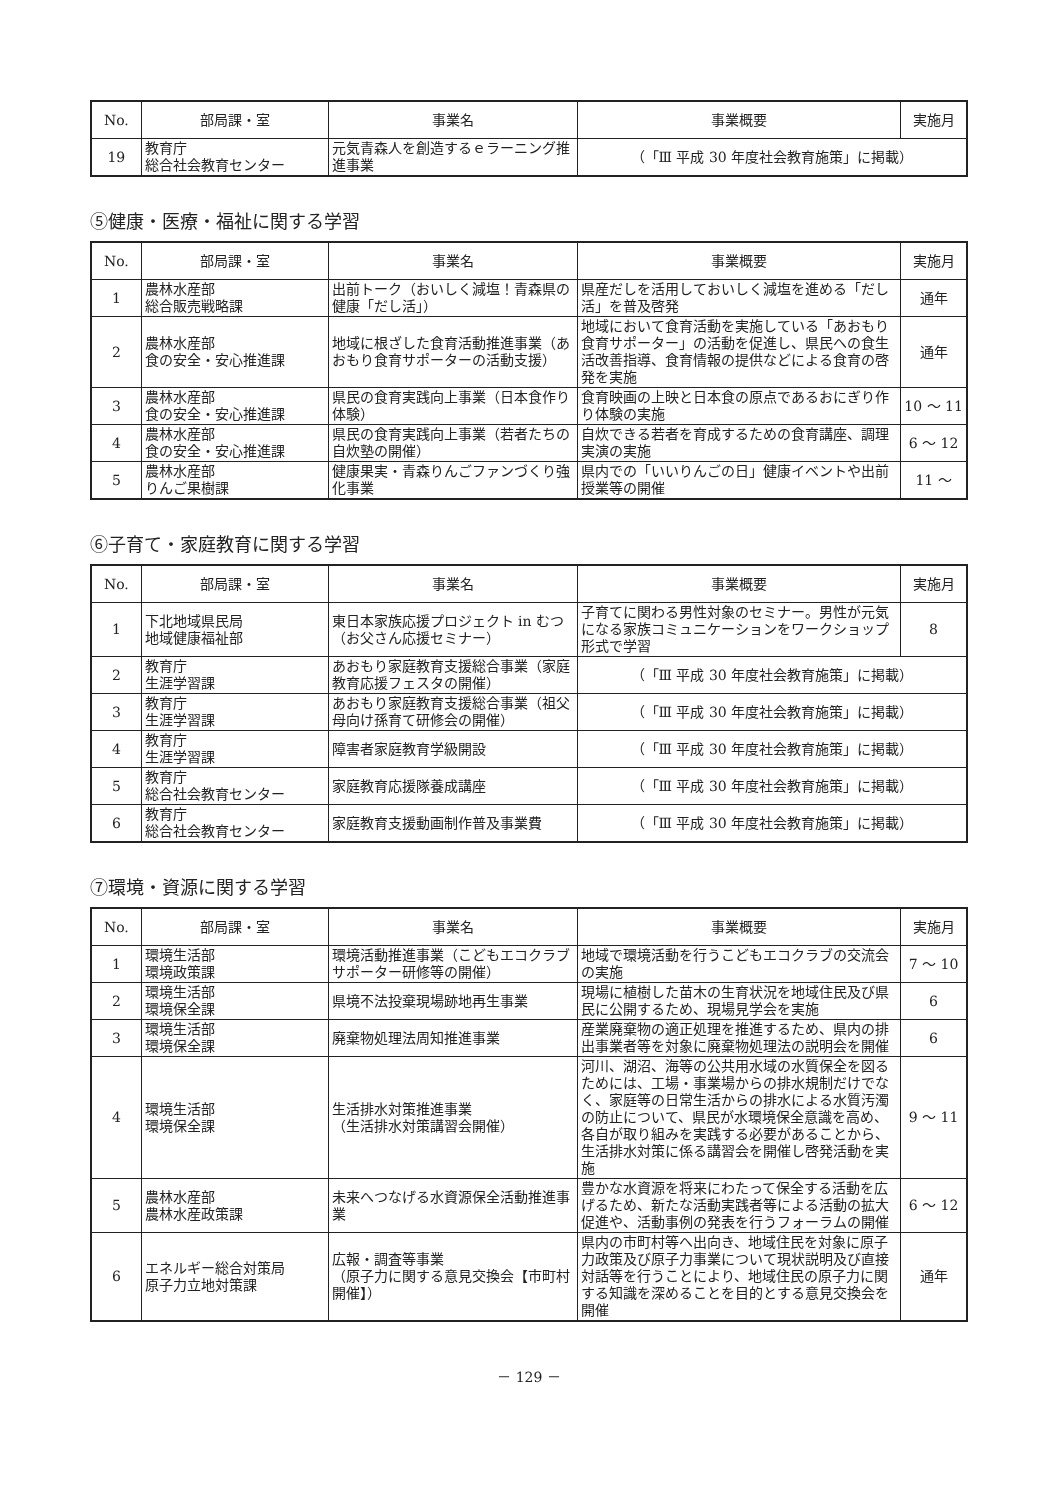| No. | 部局課・室 | 事業名 | 事業概要 | 実施月 |
| --- | --- | --- | --- | --- |
| 19 | 教育庁 総合社会教育センター | 元気青森人を創造するｅラーニング推進事業 | （「Ⅲ 平成 30 年度社会教育施策」に掲載） | |
⑤健康・医療・福祉に関する学習
| No. | 部局課・室 | 事業名 | 事業概要 | 実施月 |
| --- | --- | --- | --- | --- |
| 1 | 農林水産部 総合販売戦略課 | 出前トーク（おいしく減塩！青森県の健康「だし活」） | 県産だしを活用しておいしく減塩を進める「だし活」を普及啓発 | 通年 |
| 2 | 農林水産部 食の安全・安心推進課 | 地域に根ざした食育活動推進事業（あおもり食育サポーターの活動支援） | 地域において食育活動を実施している「あおもり食育サポーター」の活動を促進し、県民への食生活改善指導、食育情報の提供などによる食育の啓発を実施 | 通年 |
| 3 | 農林水産部 食の安全・安心推進課 | 県民の食育実践向上事業（日本食作り体験） | 食育映画の上映と日本食の原点であるおにぎり作り体験の実施 | 10 ～ 11 |
| 4 | 農林水産部 食の安全・安心推進課 | 県民の食育実践向上事業（若者たちの自炊塾の開催） | 自炊できる若者を育成するための食育講座、調理実演の実施 | 6 ～ 12 |
| 5 | 農林水産部 りんご果樹課 | 健康果実・青森りんごファンづくり強化事業 | 県内での「いいりんごの日」健康イベントや出前授業等の開催 | 11 ～ |
⑥子育て・家庭教育に関する学習
| No. | 部局課・室 | 事業名 | 事業概要 | 実施月 |
| --- | --- | --- | --- | --- |
| 1 | 下北地域県民局 地域健康福祉部 | 東日本家族応援プロジェクト in むつ（お父さん応援セミナー） | 子育てに関わる男性対象のセミナー。男性が元気になる家族コミュニケーションをワークショップ形式で学習 | 8 |
| 2 | 教育庁 生涯学習課 | あおもり家庭教育支援総合事業（家庭教育応援フェスタの開催） | （「Ⅲ 平成 30 年度社会教育施策」に掲載） | |
| 3 | 教育庁 生涯学習課 | あおもり家庭教育支援総合事業（祖父母向け孫育て研修会の開催） | （「Ⅲ 平成 30 年度社会教育施策」に掲載） | |
| 4 | 教育庁 生涯学習課 | 障害者家庭教育学級開設 | （「Ⅲ 平成 30 年度社会教育施策」に掲載） | |
| 5 | 教育庁 総合社会教育センター | 家庭教育応援隊養成講座 | （「Ⅲ 平成 30 年度社会教育施策」に掲載） | |
| 6 | 教育庁 総合社会教育センター | 家庭教育支援動画制作普及事業費 | （「Ⅲ 平成 30 年度社会教育施策」に掲載） | |
⑦環境・資源に関する学習
| No. | 部局課・室 | 事業名 | 事業概要 | 実施月 |
| --- | --- | --- | --- | --- |
| 1 | 環境生活部 環境政策課 | 環境活動推進事業（こどもエコクラブサポーター研修等の開催） | 地域で環境活動を行うこどもエコクラブの交流会の実施 | 7 ～ 10 |
| 2 | 環境生活部 環境保全課 | 県境不法投棄現場跡地再生事業 | 現場に植樹した苗木の生育状況を地域住民及び県民に公開するため、現場見学会を実施 | 6 |
| 3 | 環境生活部 環境保全課 | 廃棄物処理法周知推進事業 | 産業廃棄物の適正処理を推進するため、県内の排出事業者等を対象に廃棄物処理法の説明会を開催 | 6 |
| 4 | 環境生活部 環境保全課 | 生活排水対策推進事業 （生活排水対策講習会開催） | 河川、湖沼、海等の公共用水域の水質保全を図るためには、工場・事業場からの排水規制だけでなく、家庭等の日常生活からの排水による水質汚濁の防止について、県民が水環境保全意識を高め、各自が取り組みを実践する必要があることから、生活排水対策に係る講習会を開催し啓発活動を実施 | 9 ～ 11 |
| 5 | 農林水産部 農林水産政策課 | 未来へつなげる水資源保全活動推進事業 | 豊かな水資源を将来にわたって保全する活動を広げるため、新たな活動実践者等による活動の拡大促進や、活動事例の発表を行うフォーラムの開催 | 6 ～ 12 |
| 6 | エネルギー総合対策局 原子力立地対策課 | 広報・調査等事業 （原子力に関する意見交換会【市町村開催】） | 県内の市町村等へ出向き、地域住民を対象に原子力政策及び原子力事業について現状説明及び直接対話等を行うことにより、地域住民の原子力に関する知識を深めることを目的とする意見交換会を開催 | 通年 |
－ 129 －